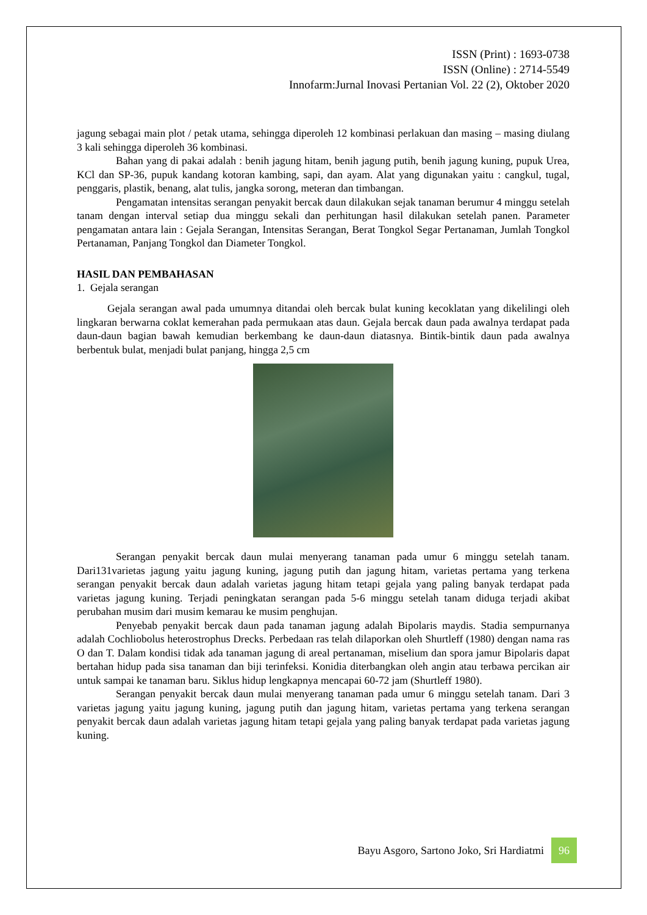ISSN (Print) : 1693-0738
ISSN (Online) : 2714-5549
Innofarm:Jurnal Inovasi Pertanian Vol. 22 (2), Oktober 2020
jagung sebagai main plot / petak utama, sehingga diperoleh 12 kombinasi perlakuan dan masing – masing diulang 3 kali sehingga diperoleh 36 kombinasi.
Bahan yang di pakai adalah : benih jagung hitam, benih jagung putih, benih jagung kuning, pupuk Urea, KCl dan SP-36, pupuk kandang kotoran kambing, sapi, dan ayam. Alat yang digunakan yaitu : cangkul, tugal, penggaris, plastik, benang, alat tulis, jangka sorong, meteran dan timbangan.
Pengamatan intensitas serangan penyakit bercak daun dilakukan sejak tanaman berumur 4 minggu setelah tanam dengan interval setiap dua minggu sekali dan perhitungan hasil dilakukan setelah panen. Parameter pengamatan antara lain : Gejala Serangan, Intensitas Serangan, Berat Tongkol Segar Pertanaman, Jumlah Tongkol Pertanaman, Panjang Tongkol dan Diameter Tongkol.
HASIL DAN PEMBAHASAN
1. Gejala serangan
Gejala serangan awal pada umumnya ditandai oleh bercak bulat kuning kecoklatan yang dikelilingi oleh lingkaran berwarna coklat kemerahan pada permukaan atas daun. Gejala bercak daun pada awalnya terdapat pada daun-daun bagian bawah kemudian berkembang ke daun-daun diatasnya. Bintik-bintik daun pada awalnya berbentuk bulat, menjadi bulat panjang, hingga 2,5 cm
Serangan penyakit bercak daun mulai menyerang tanaman pada umur 6 minggu setelah tanam. Dari131varietas jagung yaitu jagung kuning, jagung putih dan jagung hitam, varietas pertama yang terkena serangan penyakit bercak daun adalah varietas jagung hitam tetapi gejala yang paling banyak terdapat pada varietas jagung kuning. Terjadi peningkatan serangan pada 5-6 minggu setelah tanam diduga terjadi akibat perubahan musim dari musim kemarau ke musim penghujan.
Penyebab penyakit bercak daun pada tanaman jagung adalah Bipolaris maydis. Stadia sempurnanya adalah Cochliobolus heterostrophus Drecks. Perbedaan ras telah dilaporkan oleh Shurtleff (1980) dengan nama ras O dan T. Dalam kondisi tidak ada tanaman jagung di areal pertanaman, miselium dan spora jamur Bipolaris dapat bertahan hidup pada sisa tanaman dan biji terinfeksi. Konidia diterbangkan oleh angin atau terbawa percikan air untuk sampai ke tanaman baru. Siklus hidup lengkapnya mencapai 60-72 jam (Shurtleff 1980).
Serangan penyakit bercak daun mulai menyerang tanaman pada umur 6 minggu setelah tanam. Dari 3 varietas jagung yaitu jagung kuning, jagung putih dan jagung hitam, varietas pertama yang terkena serangan penyakit bercak daun adalah varietas jagung hitam tetapi gejala yang paling banyak terdapat pada varietas jagung kuning.
Bayu Asgoro, Sartono Joko, Sri Hardiatmi 96